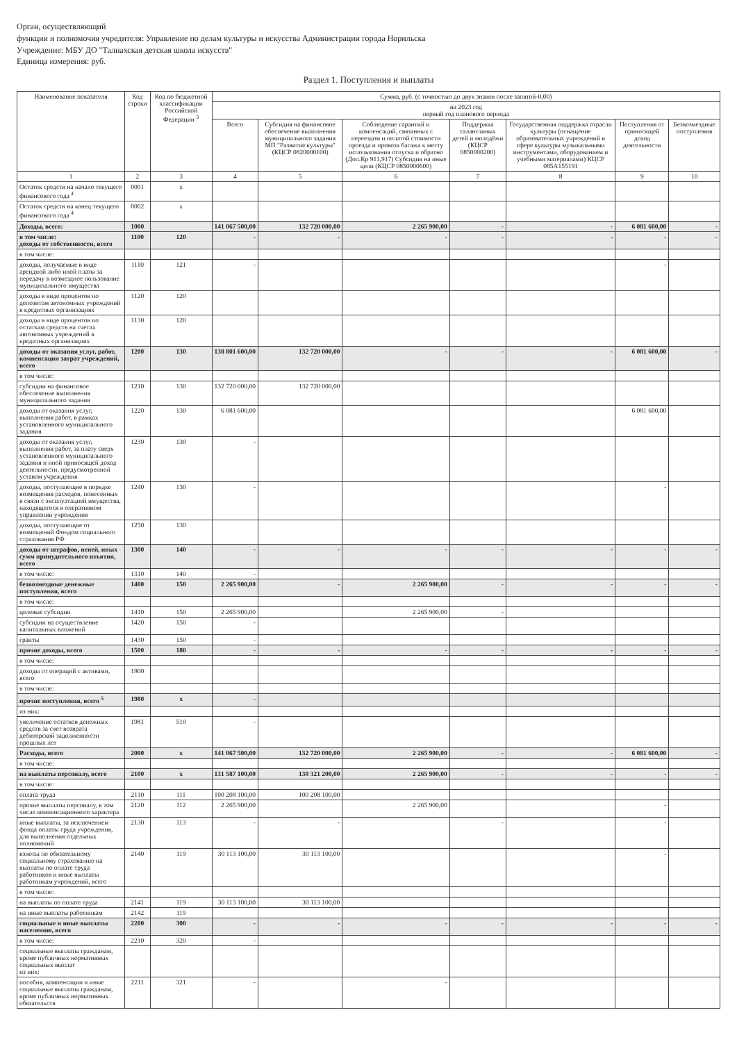Орган, осуществляющий
функции и полномочия учредителя: Управление по делам культуры и искусства Администрации города Норильска
Учреждение: МБУ ДО "Талнахская детская школа искусств"
Единица измерения: руб.
Раздел 1. Поступления и выплаты
| Наименование показателя | Код строки | Код по бюджетной классификации Российской Федерации <sup>3</sup> | Сумма, руб. (с точностью до двух знаков после запятой-0,00) | | | | | | |
| --- | --- | --- | --- | --- | --- | --- | --- | --- | --- |
| | | | на 2023 год первый год планового периода | | | | | | |
| | | | Всего | Субсидия на финансовое обеспечение выполнения муниципального задания МП "Развитие культуры" (КЦСР 0820000100) | Соблюдение гарантий и компенсаций, связанных с переездом и оплатой стоимости проезда и провоза багажа к месту использования отпуска и обратно (Доп.Кр 911,917) Субсидия на иные цели (КЦСР 0850000600) | Поддержка талантливых детей и молодёжи (КЦСР 0850000200) | Государственная поддержка отрасли культуры (оснащение образовательных учреждений в сфере культуры музыкальными инструментами, оборудованием и учебными материалами) КЦСР 085А155191 | Поступления от приносящей доход деятельности | Безвозмездные поступления |
| 1 | 2 | 3 | 4 | 5 | 6 | 7 | 8 | 9 | 10 |
| Остаток средств на начало текущего финансового года <sup>4</sup> | 0001 | x | | | | | | | |
| Остаток средств на конец текущего финансового года <sup>4</sup> | 0002 | x | | | | | | | |
| Доходы, всего: | 1000 | | 141 067 500,00 | 132 720 000,00 | 2 265 900,00 | - | - | 6 081 600,00 | - |
| в том числе: доходы от собственности, всего | 1100 | 120 | - | - | - | - | - | - | - |
| в том числе: | | | | | | | | | |
| доходы, получаемые в виде арендной либо иной платы за передачу в возмездное пользование муниципального имущества | 1110 | 121 | - | | | | | - | |
| доходы в виде процентов по депозитам автономных учреждений в кредитных организациях | 1120 | 120 | | | | | | | |
| доходы в виде процентов по остаткам средств на счетах автономных учреждений в кредитных организациях | 1130 | 120 | | | | | | | |
| доходы от оказания услуг, работ, компенсации затрат учреждений, всего | 1200 | 130 | 138 801 600,00 | 132 720 000,00 | - | - | - | 6 081 600,00 | - |
| в том числе: | | | | | | | | | |
| субсидии на финансовое обеспечение выполнения муниципального задания | 1210 | 130 | 132 720 000,00 | 132 720 000,00 | | | | | |
| доходы от оказания услуг, выполнения работ, в рамках установленного муниципального задания | 1220 | 130 | 6 081 600,00 | | | | | 6 081 600,00 | |
| доходы от оказания услуг, выполнения работ, за плату сверх установленного муниципального задания и иной приносящей доход деятельности, предусмотренной уставом учреждения | 1230 | 130 | - | | | | | | |
| доходы, поступающие в порядке возмещения расходов, понесенных в связи с эксплуатацией имущества, находящегося в оперативном управлении учреждения | 1240 | 130 | - | | | | | - | |
| доходы, поступающие от возмещений Фондом социального страхования РФ | 1250 | 130 | | | | | | | |
| доходы от штрафов, пеней, иных сумм принудительного изъятия, всего | 1300 | 140 | - | - | - | - | - | - | - |
| в том числе: | 1310 | 140 | - | | | | | | |
| безвозмездные денежные поступления, всего | 1400 | 150 | 2 265 900,00 | - | 2 265 900,00 | - | - | - | - |
| в том числе: | | | | | | | | | |
| целевые субсидии | 1410 | 150 | 2 265 900,00 | | 2 265 900,00 | - | | | |
| субсидии на осуществление капитальных вложений | 1420 | 150 | - | | | | | | |
| гранты | 1430 | 150 | - | | | | | | |
| прочие доходы, всего | 1500 | 180 | - | - | - | - | - | - | - |
| в том числе: | | | | | | | | | |
| доходы от операций с активами, всего | 1900 | | | | | | | | |
| в том числе: | | | | | | | | | |
| прочие поступления, всего <sup>5</sup> | 1980 | x | - | | | | | | |
| из них: | | | | | | | | | |
| увеличение остатков денежных средств за счет возврата дебиторской задолженности прошлых лет | 1981 | 510 | - | | | | | | |
| Расходы, всего | 2000 | x | 141 067 500,00 | 132 720 000,00 | 2 265 900,00 | - | - | 6 081 600,00 | - |
| в том числе: | | | | | | | | | |
| на выплаты персоналу, всего | 2100 | x | 131 587 100,00 | 130 321 200,00 | 2 265 900,00 | - | - | - | - |
| в том числе: | | | | | | | | | |
| оплата труда | 2110 | 111 | 100 208 100,00 | 100 208 100,00 | | | | | |
| прочие выплаты персоналу, в том числе компенсационного характера | 2120 | 112 | 2 265 900,00 | | 2 265 900,00 | | | - | |
| иные выплаты, за исключением фонда оплаты труда учреждения, для выполнения отдельных полномочий | 2130 | 113 | - | - | | - | | - | |
| взносы по обязательному социальному страхованию на выплаты по оплате труда работников и иные выплаты работникам учреждений, всего | 2140 | 119 | 30 113 100,00 | 30 113 100,00 | | | | - | |
| в том числе: | | | | | | | | | |
| на выплаты по оплате труда | 2141 | 119 | 30 113 100,00 | 30 113 100,00 | | | | | |
| на иные выплаты работникам | 2142 | 119 | | | | | | | |
| социальные и иные выплаты населению, всего | 2200 | 300 | - | - | - | - | - | - | - |
| в том числе: | 2210 | 320 | - | | | | | | |
| социальные выплаты гражданам, кроме публичных нормативных социальных выплат из них: | | | | | | | | | |
| пособия, компенсации и иные социальные выплаты гражданам, кроме публичных нормативных обязательств | 2211 | 321 | - | | - | | | | |